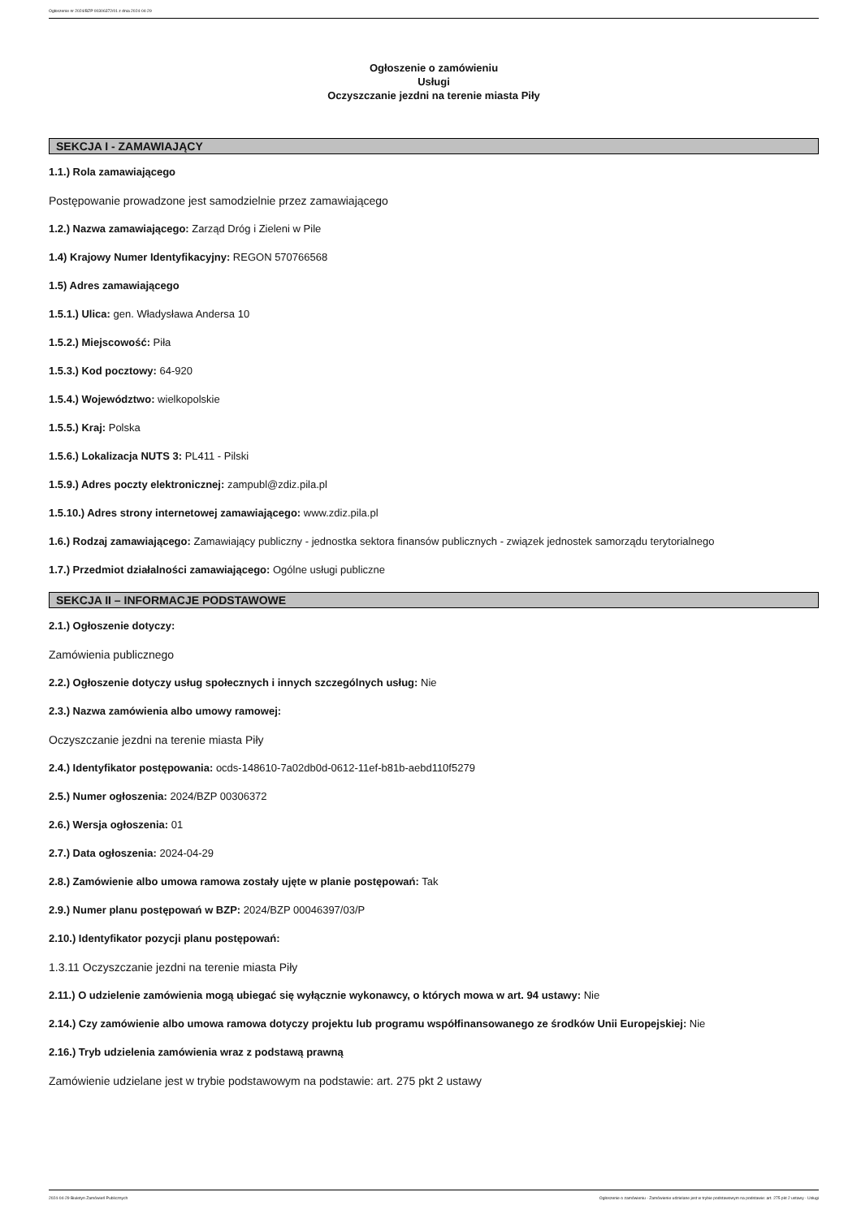Ogłoszenie nr 2024/BZP 00306372/01 z dnia 2024-04-29
Ogłoszenie o zamówieniu
Usługi
Oczyszczanie jezdni na terenie miasta Piły
SEKCJA I - ZAMAWIAJĄCY
1.1.) Rola zamawiającego
Postępowanie prowadzone jest samodzielnie przez zamawiającego
1.2.) Nazwa zamawiającego: Zarząd Dróg i Zieleni w Pile
1.4) Krajowy Numer Identyfikacyjny: REGON 570766568
1.5) Adres zamawiającego
1.5.1.) Ulica: gen. Władysława Andersa 10
1.5.2.) Miejscowość: Piła
1.5.3.) Kod pocztowy: 64-920
1.5.4.) Województwo: wielkopolskie
1.5.5.) Kraj: Polska
1.5.6.) Lokalizacja NUTS 3: PL411 - Pilski
1.5.9.) Adres poczty elektronicznej: zampubl@zdiz.pila.pl
1.5.10.) Adres strony internetowej zamawiającego: www.zdiz.pila.pl
1.6.) Rodzaj zamawiającego: Zamawiający publiczny - jednostka sektora finansów publicznych - związek jednostek samorządu terytorialnego
1.7.) Przedmiot działalności zamawiającego: Ogólne usługi publiczne
SEKCJA II – INFORMACJE PODSTAWOWE
2.1.) Ogłoszenie dotyczy:
Zamówienia publicznego
2.2.) Ogłoszenie dotyczy usług społecznych i innych szczególnych usług: Nie
2.3.) Nazwa zamówienia albo umowy ramowej:
Oczyszczanie jezdni na terenie miasta Piły
2.4.) Identyfikator postępowania: ocds-148610-7a02db0d-0612-11ef-b81b-aebd110f5279
2.5.) Numer ogłoszenia: 2024/BZP 00306372
2.6.) Wersja ogłoszenia: 01
2.7.) Data ogłoszenia: 2024-04-29
2.8.) Zamówienie albo umowa ramowa zostały ujęte w planie postępowań: Tak
2.9.) Numer planu postępowań w BZP: 2024/BZP 00046397/03/P
2.10.) Identyfikator pozycji planu postępowań:
1.3.11 Oczyszczanie jezdni na terenie miasta Piły
2.11.) O udzielenie zamówienia mogą ubiegać się wyłącznie wykonawcy, o których mowa w art. 94 ustawy: Nie
2.14.) Czy zamówienie albo umowa ramowa dotyczy projektu lub programu współfinansowanego ze środków Unii Europejskiej: Nie
2.16.) Tryb udzielenia zamówienia wraz z podstawą prawną
Zamówienie udzielane jest w trybie podstawowym na podstawie: art. 275 pkt 2 ustawy
2024-04-29 Biuletyn Zamówień Publicznych Ogłoszenie o zamówieniu - Zamówienie udzielane jest w trybie podstawowym na podstawie: art. 275 pkt 2 ustawy - Usługi